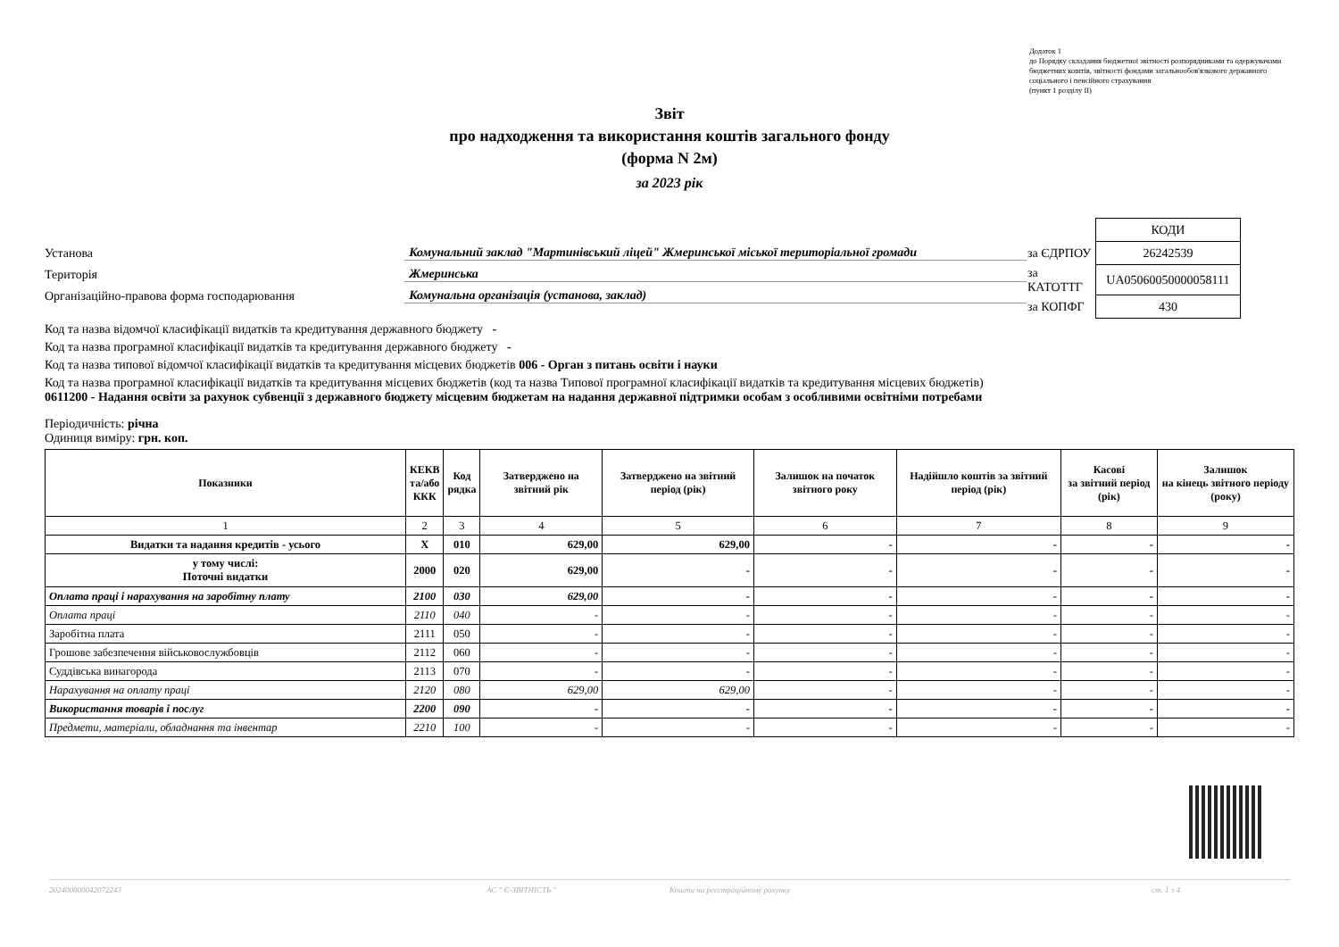Додаток 1
до Порядку складання бюджетної звітності розпорядниками та одержувачами бюджетних коштів, звітності фондами загальнообов'язкового державного соціального і пенсійного страхування
(пункт 1 розділу ІІ)
Звіт
про надходження та використання коштів загального фонду
(форма N 2м)
за 2023 рік
Установа Комунальний заклад "Мартинівський ліцей" Жмеринської міської територіальної громади
Територія Жмеринська
Організаційно-правова форма господарювання Комунальна організація (установа, заклад)
| | КОДИ |
| за ЄДРПОУ | 26242539 |
| за КАТОТТГ | UA05060050000058111 |
| за КОПФГ | 430 |
Код та назва відомчої класифікації видатків та кредитування державного бюджету -
Код та назва програмної класифікації видатків та кредитування державного бюджету -
Код та назва типової відомчої класифікації видатків та кредитування місцевих бюджетів 006 - Орган з питань освіти і науки
Код та назва програмної класифікації видатків та кредитування місцевих бюджетів (код та назва Типової програмної класифікації видатків та кредитування місцевих бюджетів) 0611200 - Надання освіти за рахунок субвенції з державного бюджету місцевим бюджетам на надання державної підтримки особам з особливими освітніми потребами
Періодичність: річна
Одиниця виміру: грн. коп.
| Показники | КЕКВ та/або ККК | Код рядка | Затверджено на звітний рік | Затверджено на звітний період (рік) | Залишок на початок звітного року | Надійшло коштів за звітний період (рік) | Касові за звітний період (рік) | Залишок на кінець звітного періоду (року) |
| --- | --- | --- | --- | --- | --- | --- | --- | --- |
| 1 | 2 | 3 | 4 | 5 | 6 | 7 | 8 | 9 |
| Видатки та надання кредитів - усього | X | 010 | 629,00 | 629,00 | - | - | - | - |
| у тому числі: Поточні видатки | 2000 | 020 | 629,00 | - | - | - | - | - |
| Оплата праці і нарахування на заробітну плату | 2100 | 030 | 629,00 | - | - | - | - | - |
| Оплата праці | 2110 | 040 | - | - | - | - | - | - |
| Заробітна плата | 2111 | 050 | - | - | - | - | - | - |
| Грошове забезпечення військовослужбовців | 2112 | 060 | - | - | - | - | - | - |
| Суддівська винагорода | 2113 | 070 | - | - | - | - | - | - |
| Нарахування на оплату праці | 2120 | 080 | 629,00 | 629,00 | - | - | - | - |
| Використання товарів і послуг | 2200 | 090 | - | - | - | - | - | - |
| Предмети, матеріали, обладнання та інвентар | 2210 | 100 | - | - | - | - | - | - |
202400000042072243 АС " Є-ЗВІТНІСТЬ " Кошти на реєстраційному рахунку ст. 1 з 4